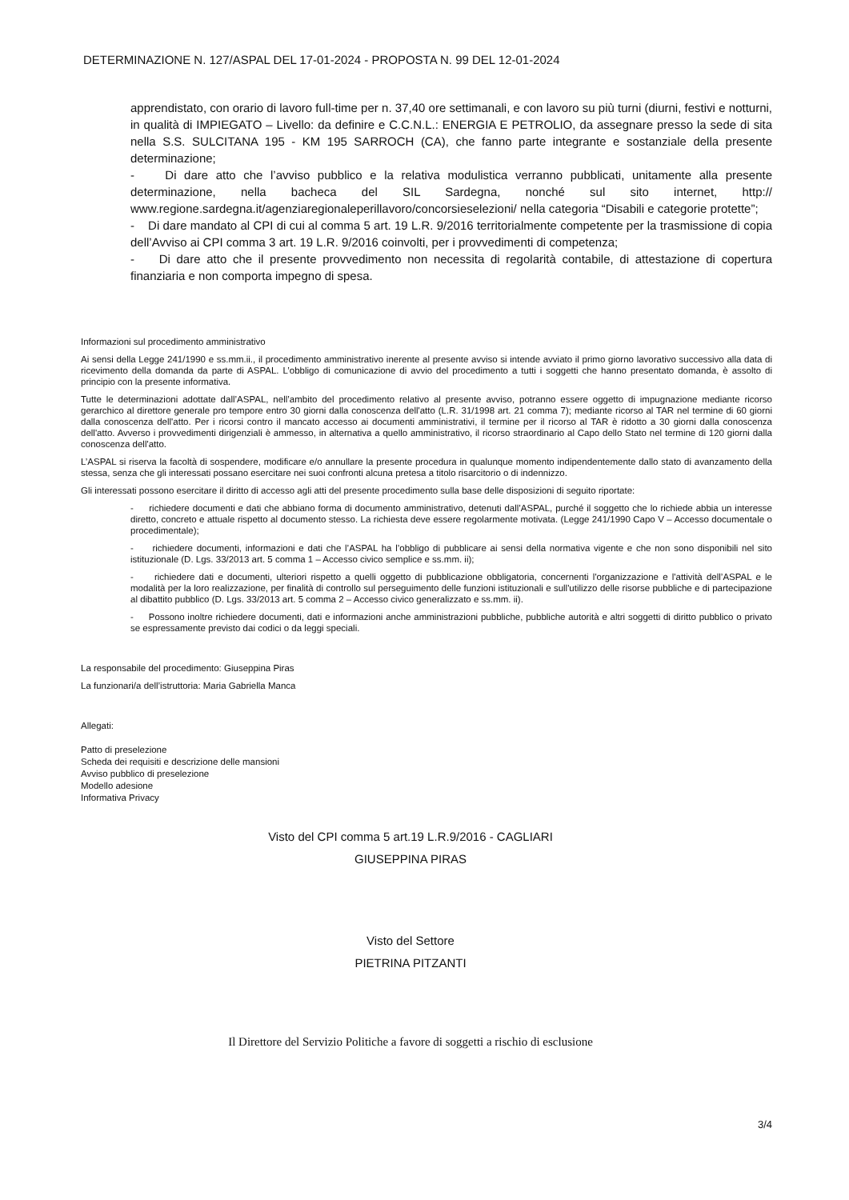DETERMINAZIONE N. 127/ASPAL DEL 17-01-2024 - PROPOSTA N. 99 DEL 12-01-2024
apprendistato, con orario di lavoro full-time per n. 37,40 ore settimanali, e con lavoro su più turni (diurni, festivi e notturni, in qualità di IMPIEGATO – Livello: da definire e C.C.N.L.: ENERGIA E PETROLIO, da assegnare presso la sede di sita nella S.S. SULCITANA 195 - KM 195 SARROCH (CA), che fanno parte integrante e sostanziale della presente determinazione;
- Di dare atto che l’avviso pubblico e la relativa modulistica verranno pubblicati, unitamente alla presente determinazione, nella bacheca del SIL Sardegna, nonché sul sito internet, http:// www.regione.sardegna.it/agenziaregionaleperillavoro/concorsieselezioni/ nella categoria “Disabili e categorie protette”;
- Di dare mandato al CPI di cui al comma 5 art. 19 L.R. 9/2016 territorialmente competente per la trasmissione di copia dell’Avviso ai CPI comma 3 art. 19 L.R. 9/2016 coinvolti, per i provvedimenti di competenza;
- Di dare atto che il presente provvedimento non necessita di regolarità contabile, di attestazione di copertura finanziaria e non comporta impegno di spesa.
Informazioni sul procedimento amministrativo
Ai sensi della Legge 241/1990 e ss.mm.ii., il procedimento amministrativo inerente al presente avviso si intende avviato il primo giorno lavorativo successivo alla data di ricevimento della domanda da parte di ASPAL. L’obbligo di comunicazione di avvio del procedimento a tutti i soggetti che hanno presentato domanda, è assolto di principio con la presente informativa.
Tutte le determinazioni adottate dall’ASPAL, nell’ambito del procedimento relativo al presente avviso, potranno essere oggetto di impugnazione mediante ricorso gerarchico al direttore generale pro tempore entro 30 giorni dalla conoscenza dell'atto (L.R. 31/1998 art. 21 comma 7); mediante ricorso al TAR nel termine di 60 giorni dalla conoscenza dell'atto. Per i ricorsi contro il mancato accesso ai documenti amministrativi, il termine per il ricorso al TAR è ridotto a 30 giorni dalla conoscenza dell'atto. Avverso i provvedimenti dirigenziali è ammesso, in alternativa a quello amministrativo, il ricorso straordinario al Capo dello Stato nel termine di 120 giorni dalla conoscenza dell'atto.
L’ASPAL si riserva la facoltà di sospendere, modificare e/o annullare la presente procedura in qualunque momento indipendentemente dallo stato di avanzamento della stessa, senza che gli interessati possano esercitare nei suoi confronti alcuna pretesa a titolo risarcitorio o di indennizzo.
Gli interessati possono esercitare il diritto di accesso agli atti del presente procedimento sulla base delle disposizioni di seguito riportate:
- richiedere documenti e dati che abbiano forma di documento amministrativo, detenuti dall’ASPAL, purché il soggetto che lo richiede abbia un interesse diretto, concreto e attuale rispetto al documento stesso. La richiesta deve essere regolarmente motivata. (Legge 241/1990 Capo V – Accesso documentale o procedimentale);
- richiedere documenti, informazioni e dati che l’ASPAL ha l’obbligo di pubblicare ai sensi della normativa vigente e che non sono disponibili nel sito istituzionale (D. Lgs. 33/2013 art. 5 comma 1 – Accesso civico semplice e ss.mm. ii);
- richiedere dati e documenti, ulteriori rispetto a quelli oggetto di pubblicazione obbligatoria, concernenti l'organizzazione e l'attività dell’ASPAL e le modalità per la loro realizzazione, per finalità di controllo sul perseguimento delle funzioni istituzionali e sull'utilizzo delle risorse pubbliche e di partecipazione al dibattito pubblico (D. Lgs. 33/2013 art. 5 comma 2 – Accesso civico generalizzato e ss.mm. ii).
- Possono inoltre richiedere documenti, dati e informazioni anche amministrazioni pubbliche, pubbliche autorità e altri soggetti di diritto pubblico o privato se espressamente previsto dai codici o da leggi speciali.
La responsabile del procedimento: Giuseppina Piras
La funzionari/a dell’istruttoria: Maria Gabriella Manca
Allegati:
Patto di preselezione
Scheda dei requisiti e descrizione delle mansioni
Avviso pubblico di preselezione
Modello adesione
Informativa Privacy
Visto del CPI comma 5 art.19 L.R.9/2016 - CAGLIARI
GIUSEPPINA PIRAS
Visto del Settore
PIETRINA PITZANTI
Il Direttore del Servizio Politiche a favore di soggetti a rischio di esclusione
3/4